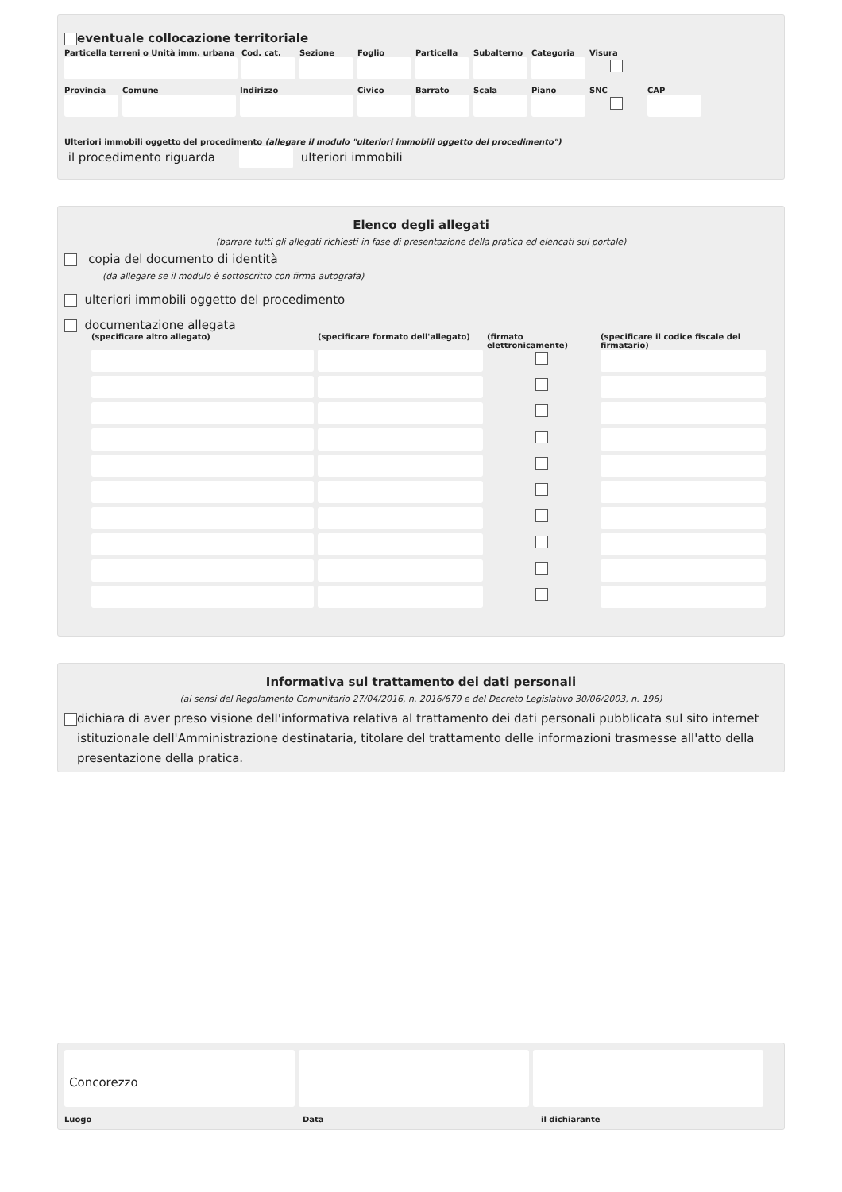eventuale collocazione territoriale
Particella terreni o Unità imm. urbana
Cod. cat.
Sezione Foglio Particella
Subalterno
Categoria
Visura
Provincia
Comune Indirizzo Civico Barrato Scala Piano SNC CAP
Ulteriori immobili oggetto del procedimento (allegare il modulo "ulteriori immobili oggetto del procedimento")
il procedimento riguarda
ulteriori immobili
Elenco degli allegati
(barrare tutti gli allegati richiesti in fase di presentazione della pratica ed elencati sul portale)
copia del documento di identità
(da allegare se il modulo è sottoscritto con firma autografa)
ulteriori immobili oggetto del procedimento
documentazione allegata
(specificare altro allegato) (specificare formato dell'allegato)
(firmato elettronicamente)
(specificare il codice fiscale del firmatario)
Informativa sul trattamento dei dati personali
(ai sensi del Regolamento Comunitario 27/04/2016, n. 2016/679 e del Decreto Legislativo 30/06/2003, n. 196)
dichiara di aver preso visione dell'informativa relativa al trattamento dei dati personali pubblicata sul sito internet istituzionale dell'Amministrazione destinataria, titolare del trattamento delle informazioni trasmesse all'atto della presentazione della pratica.
Concorezzo
Luogo Data il dichiarante